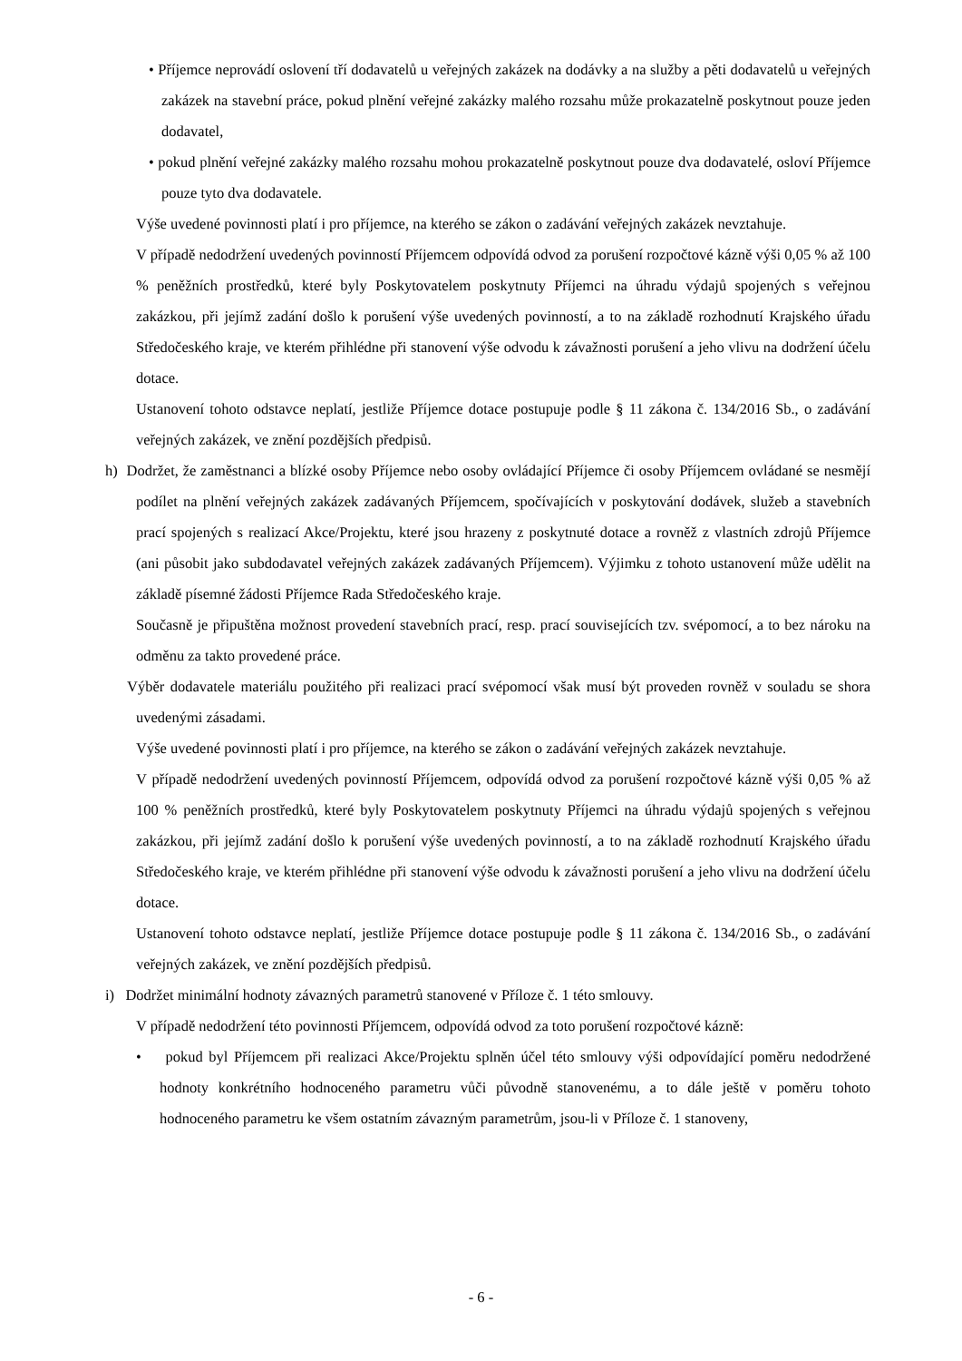• Příjemce neprovádí oslovení tří dodavatelů u veřejných zakázek na dodávky a na služby a pěti dodavatelů u veřejných zakázek na stavební práce, pokud plnění veřejné zakázky malého rozsahu může prokazatelně poskytnout pouze jeden dodavatel,
• pokud plnění veřejné zakázky malého rozsahu mohou prokazatelně poskytnout pouze dva dodavatelé, osloví Příjemce pouze tyto dva dodavatele.
Výše uvedené povinnosti platí i pro příjemce, na kterého se zákon o zadávání veřejných zakázek nevztahuje.
V případě nedodržení uvedených povinností Příjemcem odpovídá odvod za porušení rozpočtové kázně výši 0,05 % až 100 % peněžních prostředků, které byly Poskytovatelem poskytnuty Příjemci na úhradu výdajů spojených s veřejnou zakázkou, při jejímž zadání došlo k porušení výše uvedených povinností, a to na základě rozhodnutí Krajského úřadu Středočeského kraje, ve kterém přihlédne při stanovení výše odvodu k závažnosti porušení a jeho vlivu na dodržení účelu dotace.
Ustanovení tohoto odstavce neplatí, jestliže Příjemce dotace postupuje podle § 11 zákona č. 134/2016 Sb., o zadávání veřejných zakázek, ve znění pozdějších předpisů.
h) Dodržet, že zaměstnanci a blízké osoby Příjemce nebo osoby ovládající Příjemce či osoby Příjemcem ovládané se nesmějí podílet na plnění veřejných zakázek zadávaných Příjemcem, spočívajících v poskytování dodávek, služeb a stavebních prací spojených s realizací Akce/Projektu, které jsou hrazeny z poskytnuté dotace a rovněž z vlastních zdrojů Příjemce (ani působit jako subdodavatel veřejných zakázek zadávaných Příjemcem). Výjimku z tohoto ustanovení může udělit na základě písemné žádosti Příjemce Rada Středočeského kraje.
Současně je připuštěna možnost provedení stavebních prací, resp. prací souvisejících tzv. svépomocí, a to bez nároku na odměnu za takto provedené práce.
Výběr dodavatele materiálu použitého při realizaci prací svépomocí však musí být proveden rovněž v souladu se shora uvedenými zásadami.
Výše uvedené povinnosti platí i pro příjemce, na kterého se zákon o zadávání veřejných zakázek nevztahuje.
V případě nedodržení uvedených povinností Příjemcem, odpovídá odvod za porušení rozpočtové kázně výši 0,05 % až 100 % peněžních prostředků, které byly Poskytovatelem poskytnuty Příjemci na úhradu výdajů spojených s veřejnou zakázkou, při jejímž zadání došlo k porušení výše uvedených povinností, a to na základě rozhodnutí Krajského úřadu Středočeského kraje, ve kterém přihlédne při stanovení výše odvodu k závažnosti porušení a jeho vlivu na dodržení účelu dotace.
Ustanovení tohoto odstavce neplatí, jestliže Příjemce dotace postupuje podle § 11 zákona č. 134/2016 Sb., o zadávání veřejných zakázek, ve znění pozdějších předpisů.
i) Dodržet minimální hodnoty závazných parametrů stanovené v Příloze č. 1 této smlouvy.
V případě nedodržení této povinnosti Příjemcem, odpovídá odvod za toto porušení rozpočtové kázně:
• pokud byl Příjemcem při realizaci Akce/Projektu splněn účel této smlouvy výši odpovídající poměru nedodržené hodnoty konkrétního hodnoceného parametru vůči původně stanovenému, a to dále ještě v poměru tohoto hodnoceného parametru ke všem ostatním závazným parametrům, jsou-li v Příloze č. 1 stanoveny,
- 6 -